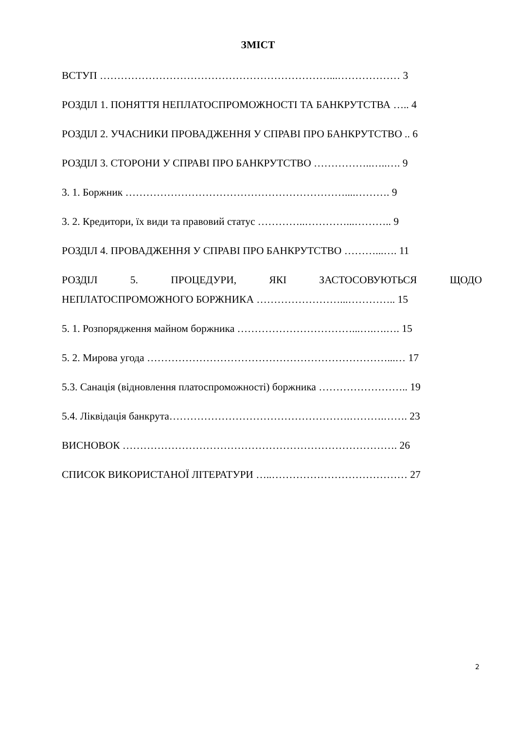ЗМІСТ
ВСТУП …………………………………………………………...……………… 3
РОЗДІЛ 1. ПОНЯТТЯ НЕПЛАТОСПРОМОЖНОСТІ ТА БАНКРУТСТВА ….. 4
РОЗДІЛ 2. УЧАСНИКИ ПРОВАДЖЕННЯ У СПРАВІ ПРО БАНКРУТСТВО .. 6
РОЗДІЛ 3. СТОРОНИ У СПРАВІ ПРО БАНКРУТСТВО ……………..…..…. 9
3. 1. Боржник ………………………………………………………....………. 9
3. 2. Кредитори, їх види та правовий статус …………..…………...……….. 9
РОЗДІЛ 4. ПРОВАДЖЕННЯ У СПРАВІ ПРО БАНКРУТСТВО ………...…. 11
РОЗДІЛ 5. ПРОЦЕДУРИ, ЯКІ ЗАСТОСОВУЮТЬСЯ ЩОДО
НЕПЛАТОСПРОМОЖНОГО БОРЖНИКА ……………………...………….. 15
5. 1. Розпорядження майном боржника ……………………………...….….…. 15
5. 2. Мирова угода ……………………………………………………………...… 17
5.3. Санація (відновлення платоспроможності) боржника …………………….. 19
5.4. Ліквідація банкрута…………………………………………….……….……. 23
ВИСНОВОК ……………………………………………………………………. 26
СПИСОК ВИКОРИСТАНОЇ ЛІТЕРАТУРИ …..………………………………… 27
2